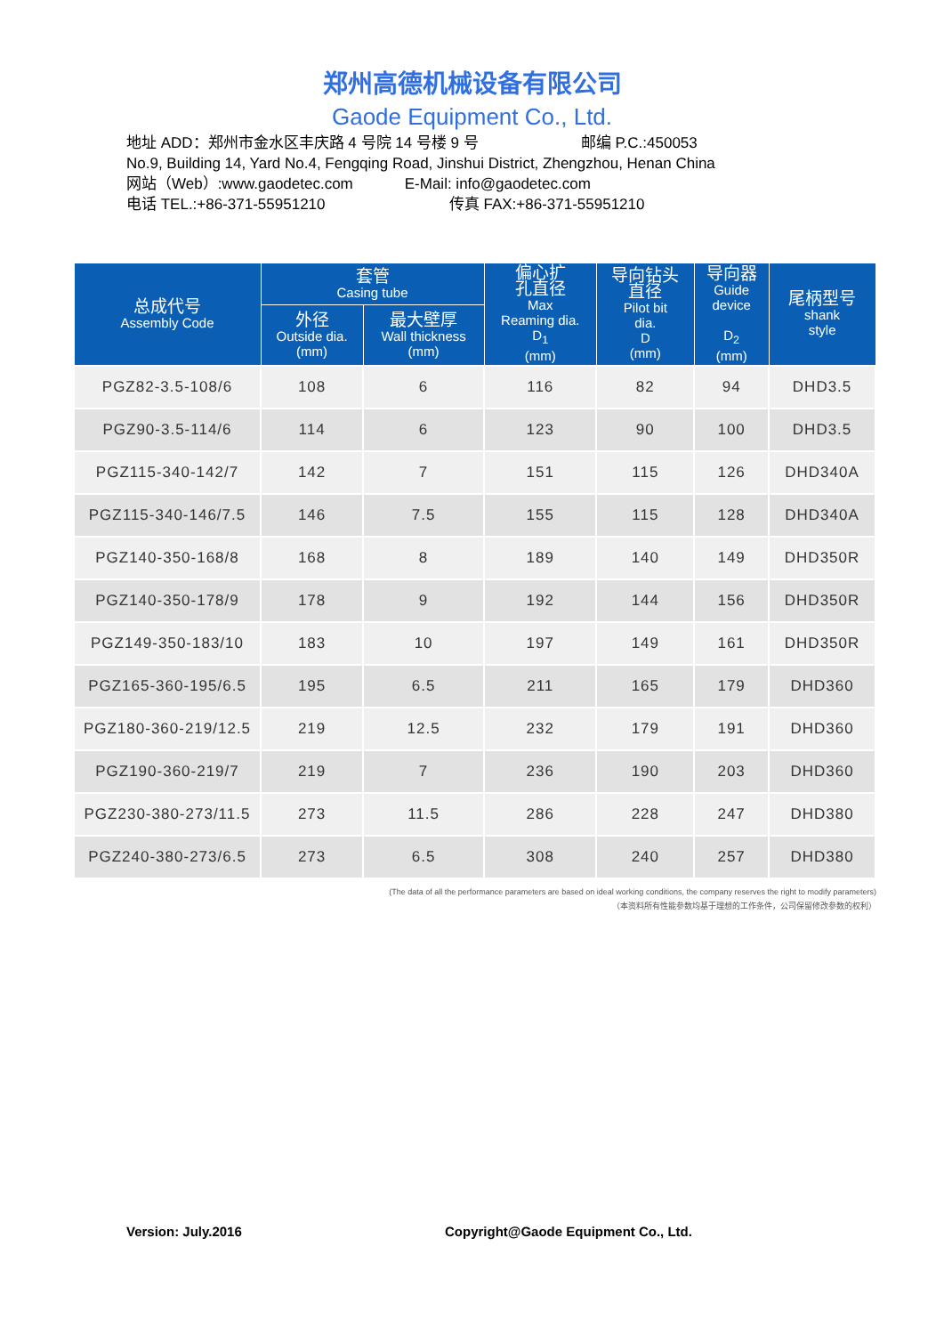郑州高德机械设备有限公司
Gaode Equipment Co., Ltd.
地址 ADD：郑州市金水区丰庆路 4 号院 14 号楼 9 号 邮编 P.C.:450053
No.9, Building 14, Yard No.4, Fengqing Road, Jinshui District, Zhengzhou, Henan China
网站（Web）:www.gaodetec.com E-Mail: info@gaodetec.com
电话 TEL.:+86-371-55951210 传真 FAX:+86-371-55951210
| 总成代号 Assembly Code | 套管 Casing tube | | 偏心扩 孔直径 Max Reaming dia. D<sub>1</sub> (mm) | 导向钻头 直径 Pilot bit dia. D (mm) | 导向器 Guide device D<sub>2</sub> (mm) | 尾柄型号 shank style |
| --- | --- | --- | --- | --- | --- | --- |
| | 外径 Outside dia. (mm) | 最大壁厚 Wall thickness (mm) | | | | |
| PGZ82-3.5-108/6 | 108 | 6 | 116 | 82 | 94 | DHD3.5 |
| PGZ90-3.5-114/6 | 114 | 6 | 123 | 90 | 100 | DHD3.5 |
| PGZ115-340-142/7 | 142 | 7 | 151 | 115 | 126 | DHD340A |
| PGZ115-340-146/7.5 | 146 | 7.5 | 155 | 115 | 128 | DHD340A |
| PGZ140-350-168/8 | 168 | 8 | 189 | 140 | 149 | DHD350R |
| PGZ140-350-178/9 | 178 | 9 | 192 | 144 | 156 | DHD350R |
| PGZ149-350-183/10 | 183 | 10 | 197 | 149 | 161 | DHD350R |
| PGZ165-360-195/6.5 | 195 | 6.5 | 211 | 165 | 179 | DHD360 |
| PGZ180-360-219/12.5 | 219 | 12.5 | 232 | 179 | 191 | DHD360 |
| PGZ190-360-219/7 | 219 | 7 | 236 | 190 | 203 | DHD360 |
| PGZ230-380-273/11.5 | 273 | 11.5 | 286 | 228 | 247 | DHD380 |
| PGZ240-380-273/6.5 | 273 | 6.5 | 308 | 240 | 257 | DHD380 |
(The data of all the performance parameters are based on ideal working conditions, the company reserves the right to modify parameters)
（本资料所有性能参数均基于理想的工作条件，公司保留修改参数的权利）
Version: July.2016
Copyright@Gaode Equipment Co., Ltd.